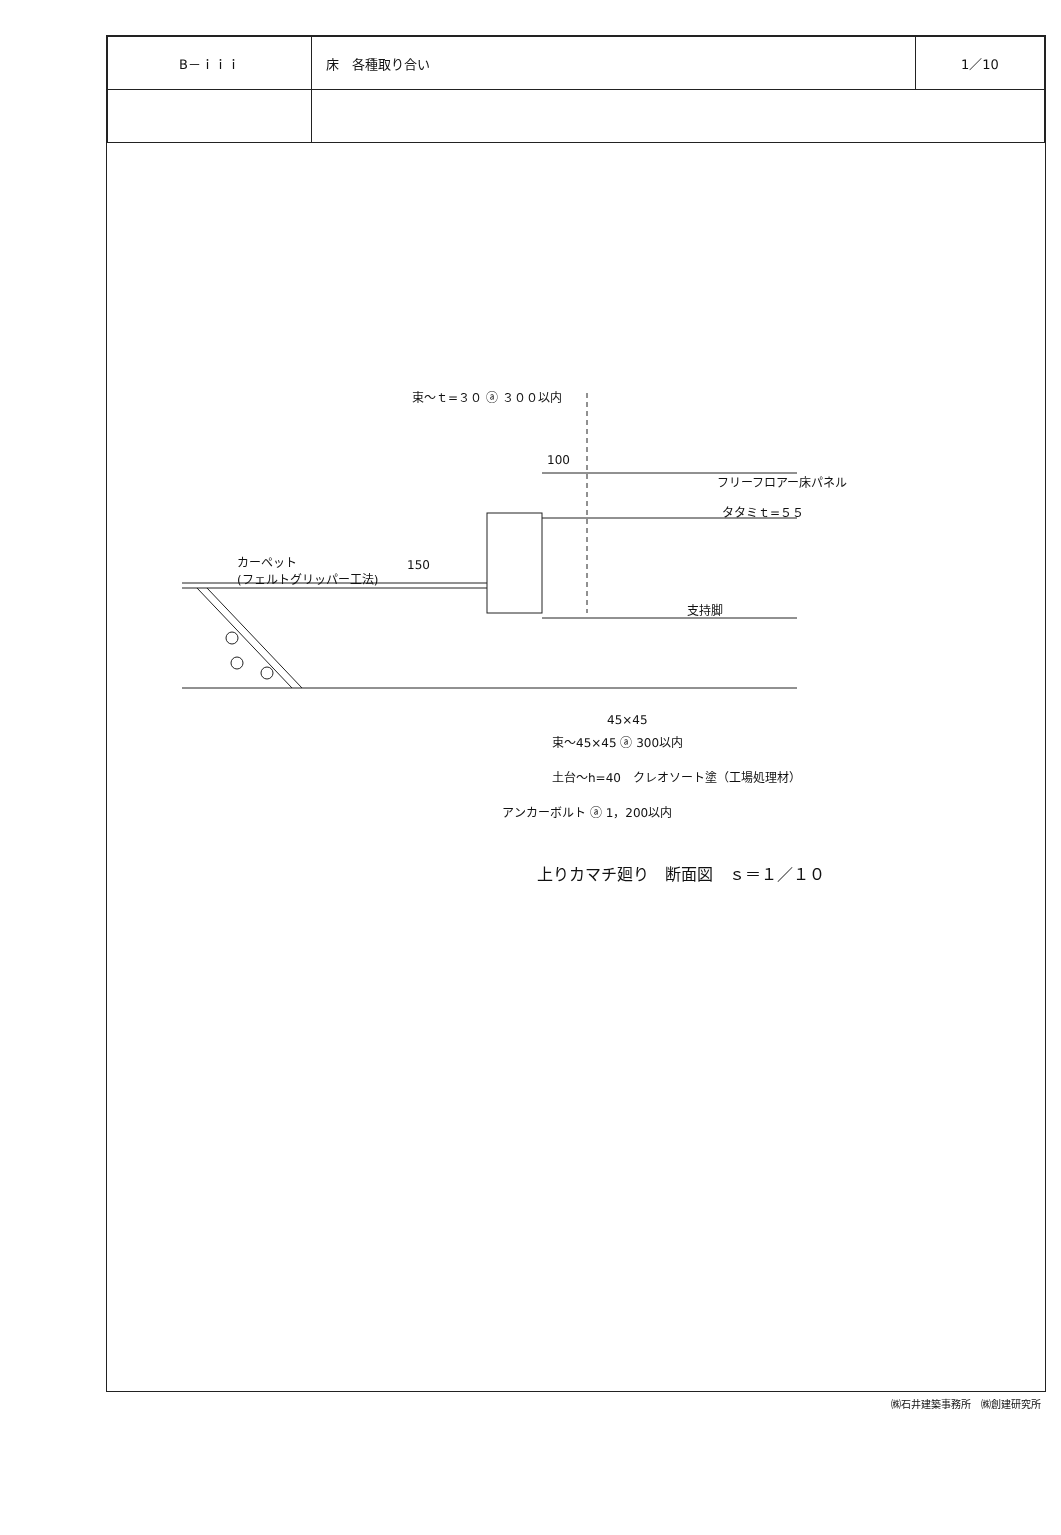| B－ｉｉｉ | 床 各種取り合い | 1／10 |
束～ｔ=３０ ⓐ ３００以内
100
フリーフロアー床パネル
タタミｔ=５５
150 カーペット
(フェルトグリッパー工法)
支持脚
45×45
束～45×45 ⓐ 300以内
土台～h=40　クレオソート塗（工場処理材）
アンカーボルト ⓐ 1，200以内
上りカマチ廻り　断面図　ｓ＝１／１０
㈱石井建築事務所　㈱創建研究所